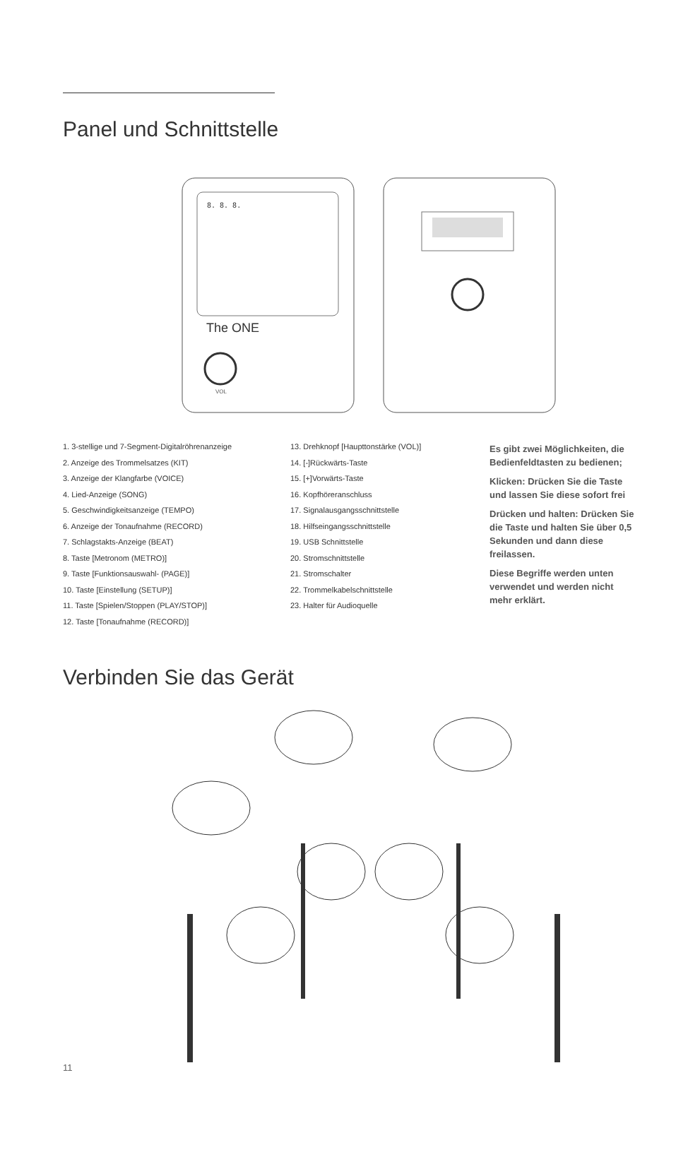Panel und Schnittstelle
8. 8. 8.
The ONE
VOL
1. 3-stellige und 7-Segment-Digitalröhrenanzeige
2. Anzeige des Trommelsatzes (KIT)
3. Anzeige der Klangfarbe (VOICE)
4. Lied-Anzeige (SONG)
5. Geschwindigkeitsanzeige (TEMPO)
6. Anzeige der Tonaufnahme (RECORD)
7. Schlagstakts-Anzeige (BEAT)
8. Taste [Metronom (METRO)]
9. Taste [Funktionsauswahl- (PAGE)]
10. Taste [Einstellung (SETUP)]
11. Taste [Spielen/Stoppen (PLAY/STOP)]
12. Taste [Tonaufnahme (RECORD)]
13. Drehknopf [Haupttonstärke (VOL)]
14. [-]Rückwärts-Taste
15. [+]Vorwärts-Taste
16. Kopfhöreranschluss
17. Signalausgangsschnittstelle
18. Hilfseingangsschnittstelle
19. USB Schnittstelle
20. Stromschnittstelle
21. Stromschalter
22. Trommelkabelschnittstelle
23. Halter für Audioquelle
Es gibt zwei Möglichkeiten, die Bedienfeldtasten zu bedienen;
Klicken: Drücken Sie die Taste und lassen Sie diese sofort frei
Drücken und halten: Drücken Sie die Taste und halten Sie über 0,5 Sekunden und dann diese freilassen.
Diese Begriffe werden unten verwendet und werden nicht mehr erklärt.
Verbinden Sie das Gerät
11